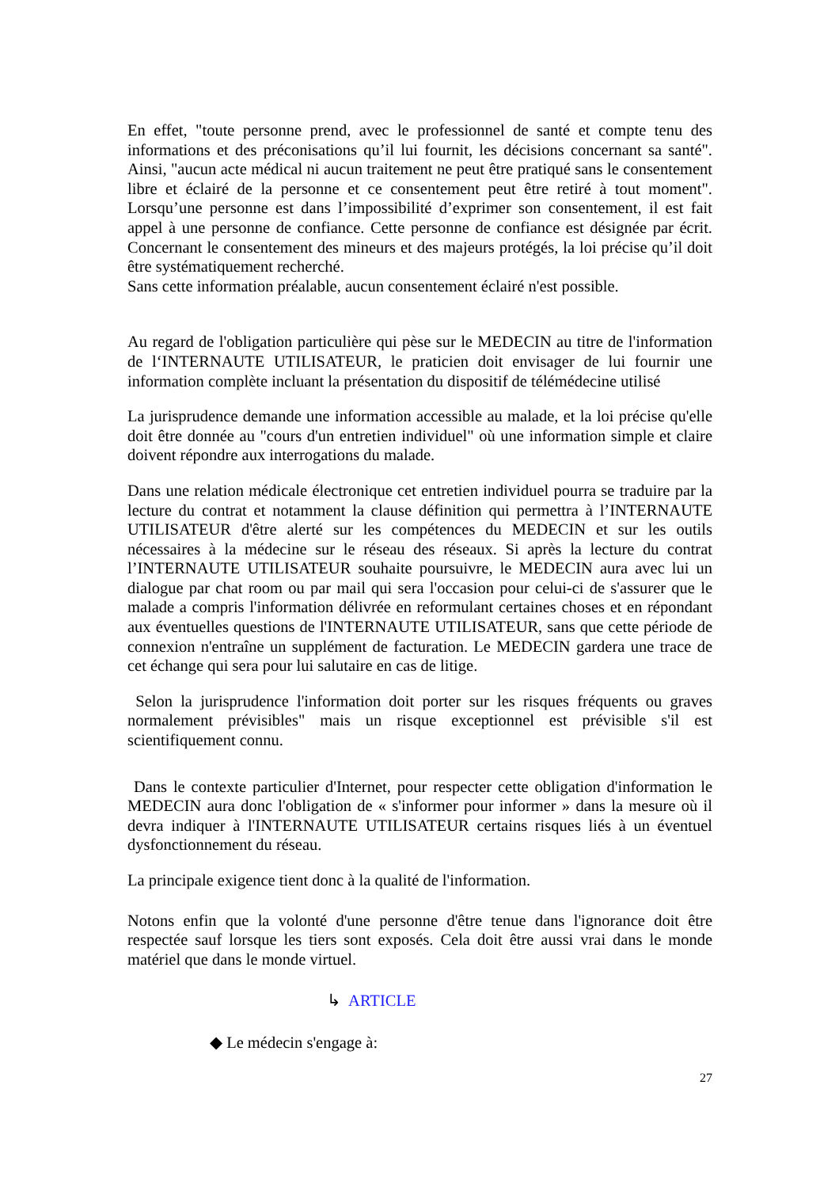En effet, "toute personne prend, avec le professionnel de santé et compte tenu des informations et des préconisations qu’il lui fournit, les décisions concernant sa santé". Ainsi, "aucun acte médical ni aucun traitement ne peut être pratiqué sans le consentement libre et éclairé de la personne et ce consentement peut être retiré à tout moment". Lorsqu’une personne est dans l’impossibilité d’exprimer son consentement, il est fait appel à une personne de confiance. Cette personne de confiance est désignée par écrit. Concernant le consentement des mineurs et des majeurs protégés, la loi précise qu’il doit être systématiquement recherché.
Sans cette information préalable, aucun consentement éclairé n'est possible.
Au regard de l'obligation particulière qui pèse sur le MEDECIN au titre de l'information de l‘INTERNAUTE UTILISATEUR, le praticien doit envisager de lui fournir une information complète incluant la présentation du dispositif de télémédecine utilisé
La jurisprudence demande une information accessible au malade, et la loi précise qu'elle doit être donnée au "cours d'un entretien individuel" où une information simple et claire doivent répondre aux interrogations du malade.
Dans une relation médicale électronique cet entretien individuel pourra se traduire par la lecture du contrat et notamment la clause définition qui permettra à l’INTERNAUTE UTILISATEUR d'être alerté sur les compétences du MEDECIN et sur les outils nécessaires à la médecine sur le réseau des réseaux. Si après la lecture du contrat l’INTERNAUTE UTILISATEUR souhaite poursuivre, le MEDECIN aura avec lui un dialogue par chat room ou par mail qui sera l'occasion pour celui-ci de s'assurer que le malade a compris l'information délivrée en reformulant certaines choses et en répondant aux éventuelles questions de l'INTERNAUTE UTILISATEUR, sans que cette période de connexion n'entraîne un supplément de facturation. Le MEDECIN gardera une trace de cet échange qui sera pour lui salutaire en cas de litige.
Selon la jurisprudence l'information doit porter sur les risques fréquents ou graves normalement prévisibles" mais un risque exceptionnel est prévisible s'il est scientifiquement connu.
Dans le contexte particulier d'Internet, pour respecter cette obligation d'information le MEDECIN aura donc l'obligation de « s'informer pour informer » dans la mesure où il devra indiquer à l'INTERNAUTE UTILISATEUR certains risques liés à un éventuel dysfonctionnement du réseau.
La principale exigence tient donc à la qualité de l'information.
Notons enfin que la volonté d'une personne d'être tenue dans l'ignorance doit être respectée sauf lorsque les tiers sont exposés. Cela doit être aussi vrai dans le monde matériel que dans le monde virtuel.
↳ ARTICLE
◆ Le médecin s'engage à:
27